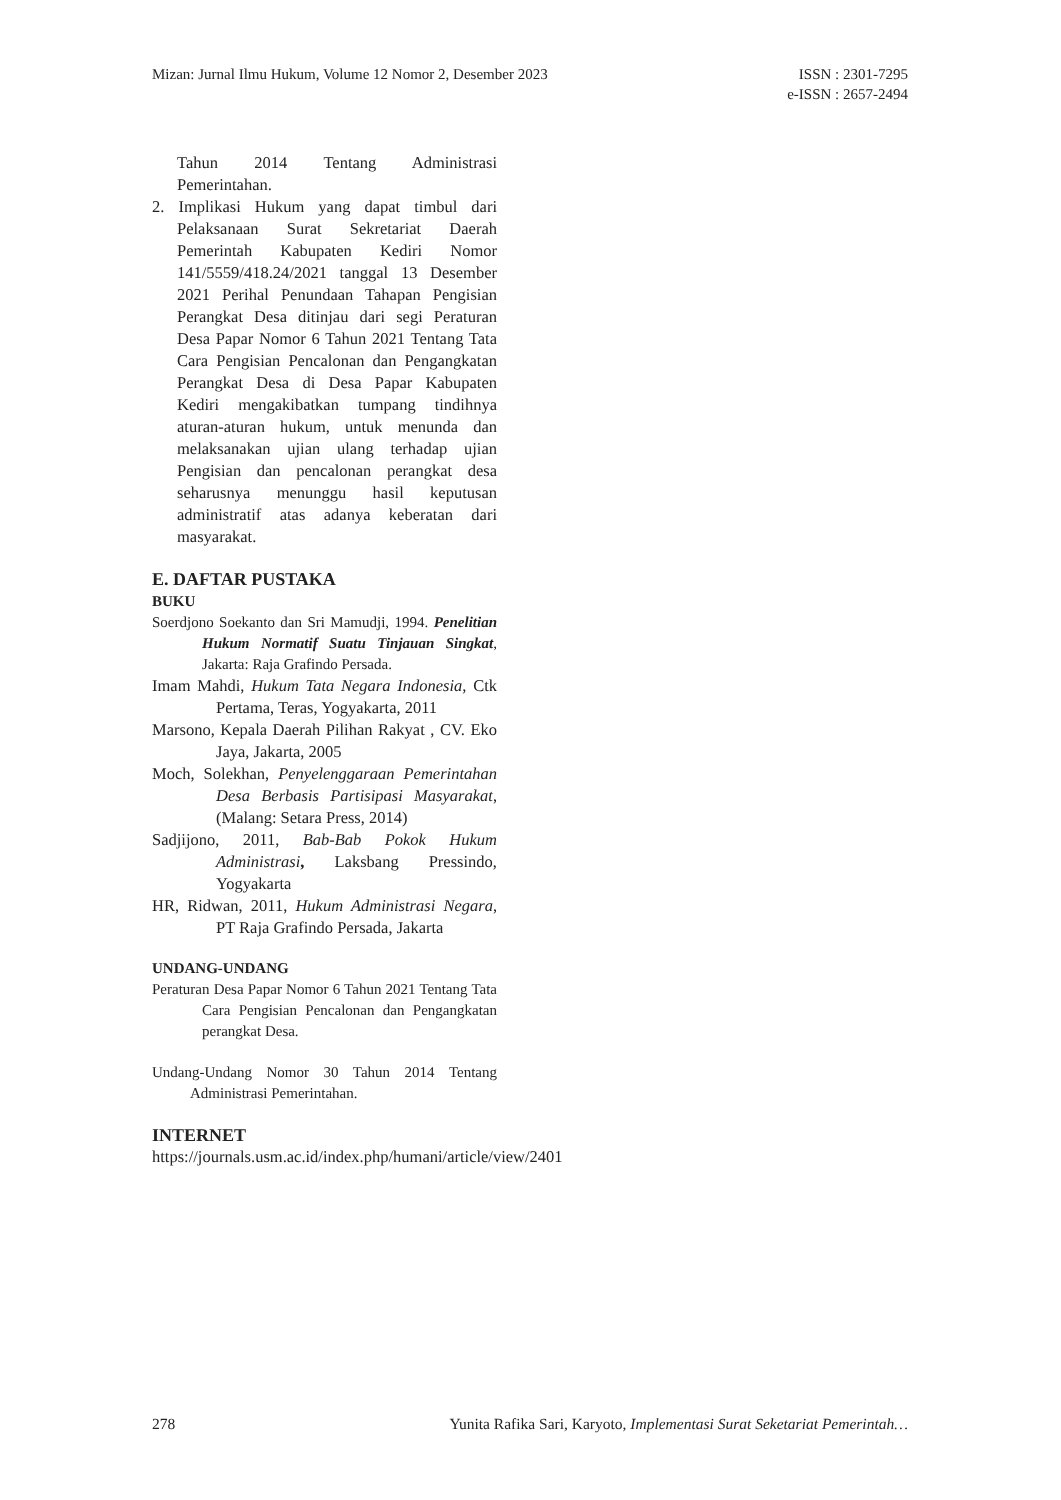Mizan: Jurnal Ilmu Hukum, Volume 12 Nomor 2, Desember 2023
ISSN : 2301-7295
e-ISSN : 2657-2494
Tahun 2014 Tentang Administrasi Pemerintahan.
2. Implikasi Hukum yang dapat timbul dari Pelaksanaan Surat Sekretariat Daerah Pemerintah Kabupaten Kediri Nomor 141/5559/418.24/2021 tanggal 13 Desember 2021 Perihal Penundaan Tahapan Pengisian Perangkat Desa ditinjau dari segi Peraturan Desa Papar Nomor 6 Tahun 2021 Tentang Tata Cara Pengisian Pencalonan dan Pengangkatan Perangkat Desa di Desa Papar Kabupaten Kediri mengakibatkan tumpang tindihnya aturan-aturan hukum, untuk menunda dan melaksanakan ujian ulang terhadap ujian Pengisian dan pencalonan perangkat desa seharusnya menunggu hasil keputusan administratif atas adanya keberatan dari masyarakat.
E. DAFTAR PUSTAKA
BUKU
Soerdjono Soekanto dan Sri Mamudji, 1994. Penelitian Hukum Normatif Suatu Tinjauan Singkat, Jakarta: Raja Grafindo Persada.
Imam Mahdi, Hukum Tata Negara Indonesia, Ctk Pertama, Teras, Yogyakarta, 2011
Marsono, Kepala Daerah Pilihan Rakyat , CV. Eko Jaya, Jakarta, 2005
Moch, Solekhan, Penyelenggaraan Pemerintahan Desa Berbasis Partisipasi Masyarakat, (Malang: Setara Press, 2014)
Sadjijono, 2011, Bab-Bab Pokok Hukum Administrasi, Laksbang Pressindo, Yogyakarta
HR, Ridwan, 2011, Hukum Administrasi Negara, PT Raja Grafindo Persada, Jakarta
UNDANG-UNDANG
Peraturan Desa Papar Nomor 6 Tahun 2021 Tentang Tata Cara Pengisian Pencalonan dan Pengangkatan perangkat Desa.
Undang-Undang Nomor 30 Tahun 2014 Tentang Administrasi Pemerintahan.
INTERNET
https://journals.usm.ac.id/index.php/humani/article/view/2401
278 Yunita Rafika Sari, Karyoto, Implementasi Surat Seketariat Pemerintah…